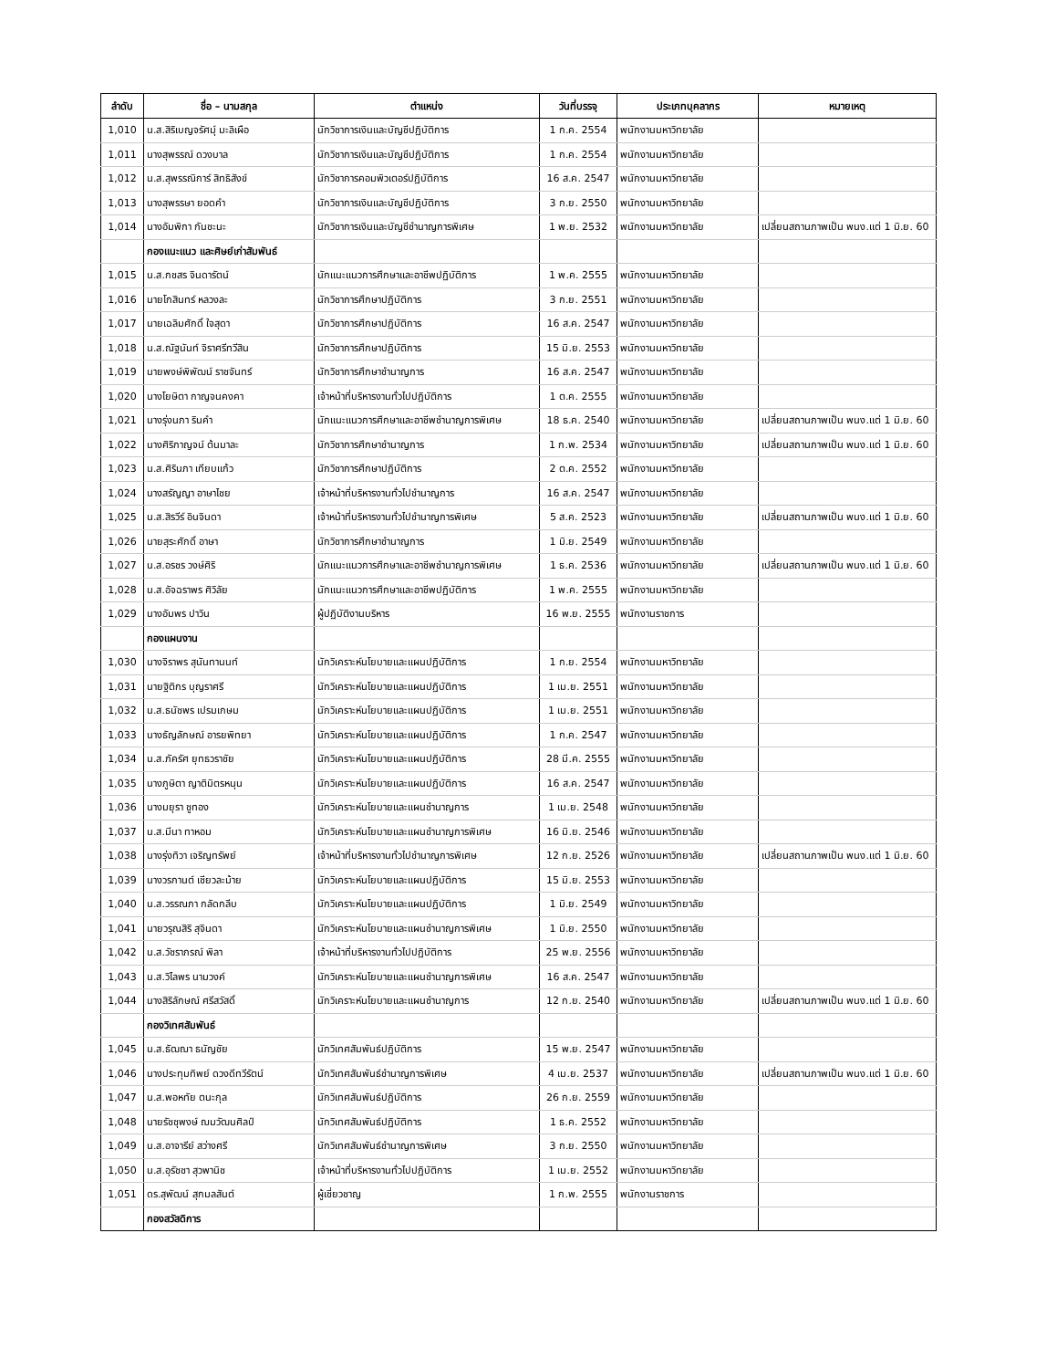| ลำดับ | ชื่อ – นามสกุล | ตำแหน่ง | วันที่บรรจุ | ประเภทบุคลากร | หมายเหตุ |
| --- | --- | --- | --- | --- | --- |
| 1,010 | น.ส.สิริเบญจรัศมุ์ มะลิเผือ | นักวิชาการเงินและบัญชีปฏิบัติการ | 1 ก.ค. 2554 | พนักงานมหาวิทยาลัย | |
| 1,011 | นางสุพรรณ์ ดวงบาล | นักวิชาการเงินและบัญชีปฏิบัติการ | 1 ก.ค. 2554 | พนักงานมหาวิทยาลัย | |
| 1,012 | น.ส.สุพรรณิการ์ สิทธิสังข์ | นักวิชาการคอมพิวเตอร์ปฏิบัติการ | 16 ส.ค. 2547 | พนักงานมหาวิทยาลัย | |
| 1,013 | นางสุพรรษา ยอดคำ | นักวิชาการเงินและบัญชีปฏิบัติการ | 3 ก.ย. 2550 | พนักงานมหาวิทยาลัย | |
| 1,014 | นางอัมพิกา กันชะนะ | นักวิชาการเงินและบัญชีชำนาญการพิเศษ | 1 พ.ย. 2532 | พนักงานมหาวิทยาลัย | เปลี่ยนสถานภาพเป็น พนง.แต่ 1 มิ.ย. 60 |
| | กองแนะแนว และศิษย์เก่าสัมพันธ์ | | | | |
| 1,015 | น.ส.กชสร จินดารัตน์ | นักแนะแนวการศึกษาและอาชีพปฏิบัติการ | 1 พ.ค. 2555 | พนักงานมหาวิทยาลัย | |
| 1,016 | นายโกสินทร์ หลวงละ | นักวิชาการศึกษาปฏิบัติการ | 3 ก.ย. 2551 | พนักงานมหาวิทยาลัย | |
| 1,017 | นายเฉลิมศักดิ์ ใจสุดา | นักวิชาการศึกษาปฏิบัติการ | 16 ส.ค. 2547 | พนักงานมหาวิทยาลัย | |
| 1,018 | น.ส.ณัฐนันท์ จิราศรีทวีสิน | นักวิชาการศึกษาปฏิบัติการ | 15 มิ.ย. 2553 | พนักงานมหาวิทยาลัย | |
| 1,019 | นายพงษ์พิพัฒน์ ราชจันทร์ | นักวิชาการศึกษาชำนาญการ | 16 ส.ค. 2547 | พนักงานมหาวิทยาลัย | |
| 1,020 | นางโยษิตา กาญจนคงคา | เจ้าหน้าที่บริหารงานทั่วไปปฏิบัติการ | 1 ต.ค. 2555 | พนักงานมหาวิทยาลัย | |
| 1,021 | นางรุ่งนภา รินคำ | นักแนะแนวการศึกษาและอาชีพชำนาญการพิเศษ | 18 ธ.ค. 2540 | พนักงานมหาวิทยาลัย | เปลี่ยนสถานภาพเป็น พนง.แต่ 1 มิ.ย. 60 |
| 1,022 | นางศิริกาญจน์ ต้นมาละ | นักวิชาการศึกษาชำนาญการ | 1 ก.พ. 2534 | พนักงานมหาวิทยาลัย | เปลี่ยนสถานภาพเป็น พนง.แต่ 1 มิ.ย. 60 |
| 1,023 | น.ส.ศิรินภา เทียบแก้ว | นักวิชาการศึกษาปฏิบัติการ | 2 ต.ค. 2552 | พนักงานมหาวิทยาลัย | |
| 1,024 | นางสรัญญา อาษาไชย | เจ้าหน้าที่บริหารงานทั่วไปชำนาญการ | 16 ส.ค. 2547 | พนักงานมหาวิทยาลัย | |
| 1,025 | น.ส.สิรวีร์ อินจินดา | เจ้าหน้าที่บริหารงานทั่วไปชำนาญการพิเศษ | 5 ส.ค. 2523 | พนักงานมหาวิทยาลัย | เปลี่ยนสถานภาพเป็น พนง.แต่ 1 มิ.ย. 60 |
| 1,026 | นายสุระศักดิ์ อาษา | นักวิชาการศึกษาชำนาญการ | 1 มิ.ย. 2549 | พนักงานมหาวิทยาลัย | |
| 1,027 | น.ส.อรชร วงษ์ศิริ | นักแนะแนวการศึกษาและอาชีพชำนาญการพิเศษ | 1 ธ.ค. 2536 | พนักงานมหาวิทยาลัย | เปลี่ยนสถานภาพเป็น พนง.แต่ 1 มิ.ย. 60 |
| 1,028 | น.ส.อัจฉราพร ศิวิลัย | นักแนะแนวการศึกษาและอาชีพปฏิบัติการ | 1 พ.ค. 2555 | พนักงานมหาวิทยาลัย | |
| 1,029 | นางอัมพร ปาวิน | ผู้ปฏิบัติงานบริหาร | 16 พ.ย. 2555 | พนักงานราชการ | |
| | กองแผนงาน | | | | |
| 1,030 | นางจิราพร สุนันทานนท์ | นักวิเคราะห์นโยบายและแผนปฏิบัติการ | 1 ก.ย. 2554 | พนักงานมหาวิทยาลัย | |
| 1,031 | นายฐิติกร บุญราศรี | นักวิเคราะห์นโยบายและแผนปฏิบัติการ | 1 เม.ย. 2551 | พนักงานมหาวิทยาลัย | |
| 1,032 | น.ส.ธนัชพร เปรมเกษม | นักวิเคราะห์นโยบายและแผนปฏิบัติการ | 1 เม.ย. 2551 | พนักงานมหาวิทยาลัย | |
| 1,033 | นางธัญลักษณ์ อารยพิทยา | นักวิเคราะห์นโยบายและแผนปฏิบัติการ | 1 ก.ค. 2547 | พนักงานมหาวิทยาลัย | |
| 1,034 | น.ส.ภัครัศ ยุทธวราชัย | นักวิเคราะห์นโยบายและแผนปฏิบัติการ | 28 มี.ค. 2555 | พนักงานมหาวิทยาลัย | |
| 1,035 | นางภูษิตา ญาติมิตรหนุน | นักวิเคราะห์นโยบายและแผนปฏิบัติการ | 16 ส.ค. 2547 | พนักงานมหาวิทยาลัย | |
| 1,036 | นางมยุรา ชูทอง | นักวิเคราะห์นโยบายและแผนชำนาญการ | 1 เม.ย. 2548 | พนักงานมหาวิทยาลัย | |
| 1,037 | น.ส.มีนา ทาหอม | นักวิเคราะห์นโยบายและแผนชำนาญการพิเศษ | 16 มิ.ย. 2546 | พนักงานมหาวิทยาลัย | |
| 1,038 | นางรุ่งทิวา เจริญทรัพย์ | เจ้าหน้าที่บริหารงานทั่วไปชำนาญการพิเศษ | 12 ก.ย. 2526 | พนักงานมหาวิทยาลัย | เปลี่ยนสถานภาพเป็น พนง.แต่ 1 มิ.ย. 60 |
| 1,039 | นางวรกานต์ เชียวละม้าย | นักวิเคราะห์นโยบายและแผนปฏิบัติการ | 15 มิ.ย. 2553 | พนักงานมหาวิทยาลัย | |
| 1,040 | น.ส.วรรณภา กลัดกลีบ | นักวิเคราะห์นโยบายและแผนปฏิบัติการ | 1 มิ.ย. 2549 | พนักงานมหาวิทยาลัย | |
| 1,041 | นายวรุณสิริ สุจินดา | นักวิเคราะห์นโยบายและแผนชำนาญการพิเศษ | 1 มิ.ย. 2550 | พนักงานมหาวิทยาลัย | |
| 1,042 | น.ส.วัชราภรณ์ พิลา | เจ้าหน้าที่บริหารงานทั่วไปปฏิบัติการ | 25 พ.ย. 2556 | พนักงานมหาวิทยาลัย | |
| 1,043 | น.ส.วิไลพร นามวงค์ | นักวิเคราะห์นโยบายและแผนชำนาญการพิเศษ | 16 ส.ค. 2547 | พนักงานมหาวิทยาลัย | |
| 1,044 | นางสิริลักษณ์ ศรีสวัสดิ์ | นักวิเคราะห์นโยบายและแผนชำนาญการ | 12 ก.ย. 2540 | พนักงานมหาวิทยาลัย | เปลี่ยนสถานภาพเป็น พนง.แต่ 1 มิ.ย. 60 |
| | กองวิเทศสัมพันธ์ | | | | |
| 1,045 | น.ส.ธัฒฌา ธนัญชัย | นักวิเทศสัมพันธ์ปฏิบัติการ | 15 พ.ย. 2547 | พนักงานมหาวิทยาลัย | |
| 1,046 | นางประทุมทิพย์ ดวงดีทวีรัตน์ | นักวิเทศสัมพันธ์ชำนาญการพิเศษ | 4 เม.ย. 2537 | พนักงานมหาวิทยาลัย | เปลี่ยนสถานภาพเป็น พนง.แต่ 1 มิ.ย. 60 |
| 1,047 | น.ส.พอหทัย ตนะกุล | นักวิเทศสัมพันธ์ปฏิบัติการ | 26 ก.ย. 2559 | พนักงานมหาวิทยาลัย | |
| 1,048 | นายรัชชุพงษ์ ฌมวัฒนศิลป์ | นักวิเทศสัมพันธ์ปฏิบัติการ | 1 ธ.ค. 2552 | พนักงานมหาวิทยาลัย | |
| 1,049 | น.ส.อาจารีย์ สว่างศรี | นักวิเทศสัมพันธ์ชำนาญการพิเศษ | 3 ก.ย. 2550 | พนักงานมหาวิทยาลัย | |
| 1,050 | น.ส.อุรัชชา สุวพานิช | เจ้าหน้าที่บริหารงานทั่วไปปฏิบัติการ | 1 เม.ย. 2552 | พนักงานมหาวิทยาลัย | |
| 1,051 | ดร.สุพัฒน์ สุกมลสันต์ | ผู้เชี่ยวชาญ | 1 ก.พ. 2555 | พนักงานราชการ | |
| | กองสวัสดิการ | | | | |